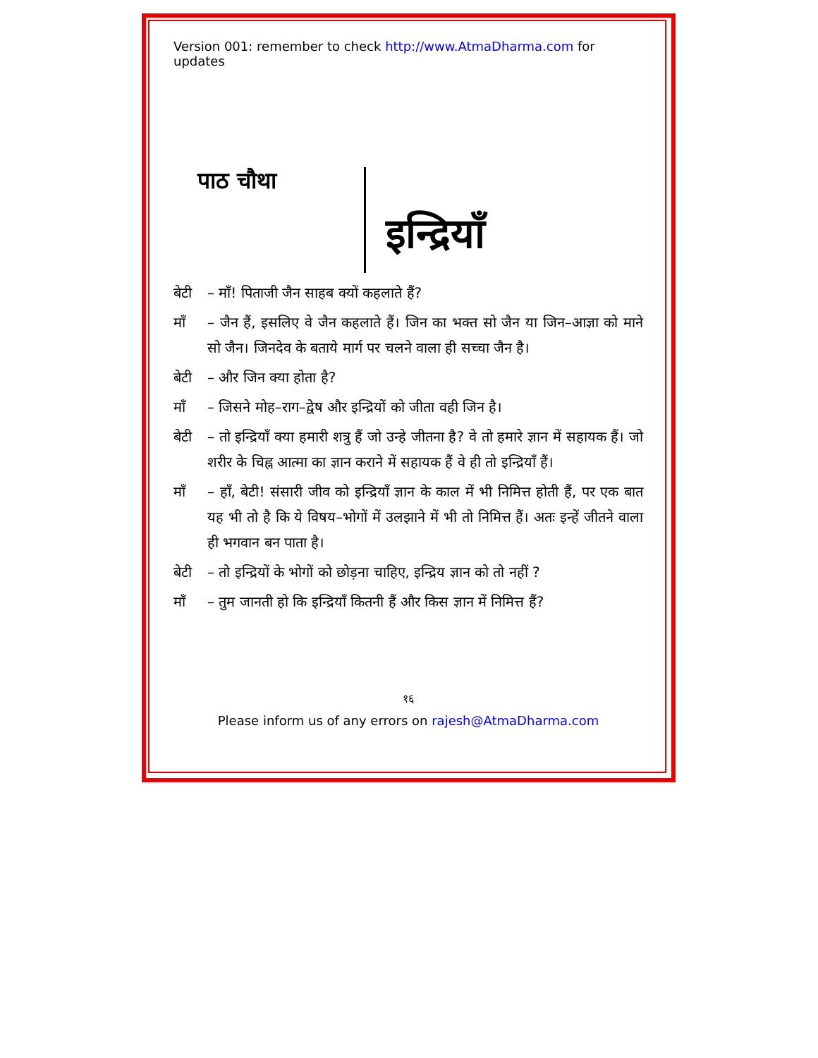Version 001: remember to check http://www.AtmaDharma.com for updates
पाठ चौथा
इन्द्रियाँ
बेटी – माँ! पिताजी जैन साहब क्यों कहलाते हैं?
माँ – जैन हैं, इसलिए वे जैन कहलाते हैं। जिन का भक्त सो जैन या जिन–आज्ञा को माने सो जैन। जिनदेव के बताये मार्ग पर चलने वाला ही सच्चा जैन है।
बेटी – और जिन क्या होता है?
माँ – जिसने मोह–राग–द्वेष और इन्द्रियों को जीता वही जिन है।
बेटी – तो इन्द्रियाँ क्या हमारी शत्रु हैं जो उन्हे जीतना है? वे तो हमारे ज्ञान में सहायक हैं। जो शरीर के चिह्न आत्मा का ज्ञान कराने में सहायक हैं वे ही तो इन्द्रियाँ हैं।
माँ – हाँ, बेटी! संसारी जीव को इन्द्रियाँ ज्ञान के काल में भी निमित्त होती हैं, पर एक बात यह भी तो है कि ये विषय–भोगों में उलझाने में भी तो निमित्त हैं। अतः इन्हें जीतने वाला ही भगवान बन पाता है।
बेटी – तो इन्द्रियों के भोगों को छोड़ना चाहिए, इन्द्रिय ज्ञान को तो नहीं ?
माँ – तुम जानती हो कि इन्द्रियाँ कितनी हैं और किस ज्ञान में निमित्त हैं?
१६
Please inform us of any errors on rajesh@AtmaDharma.com